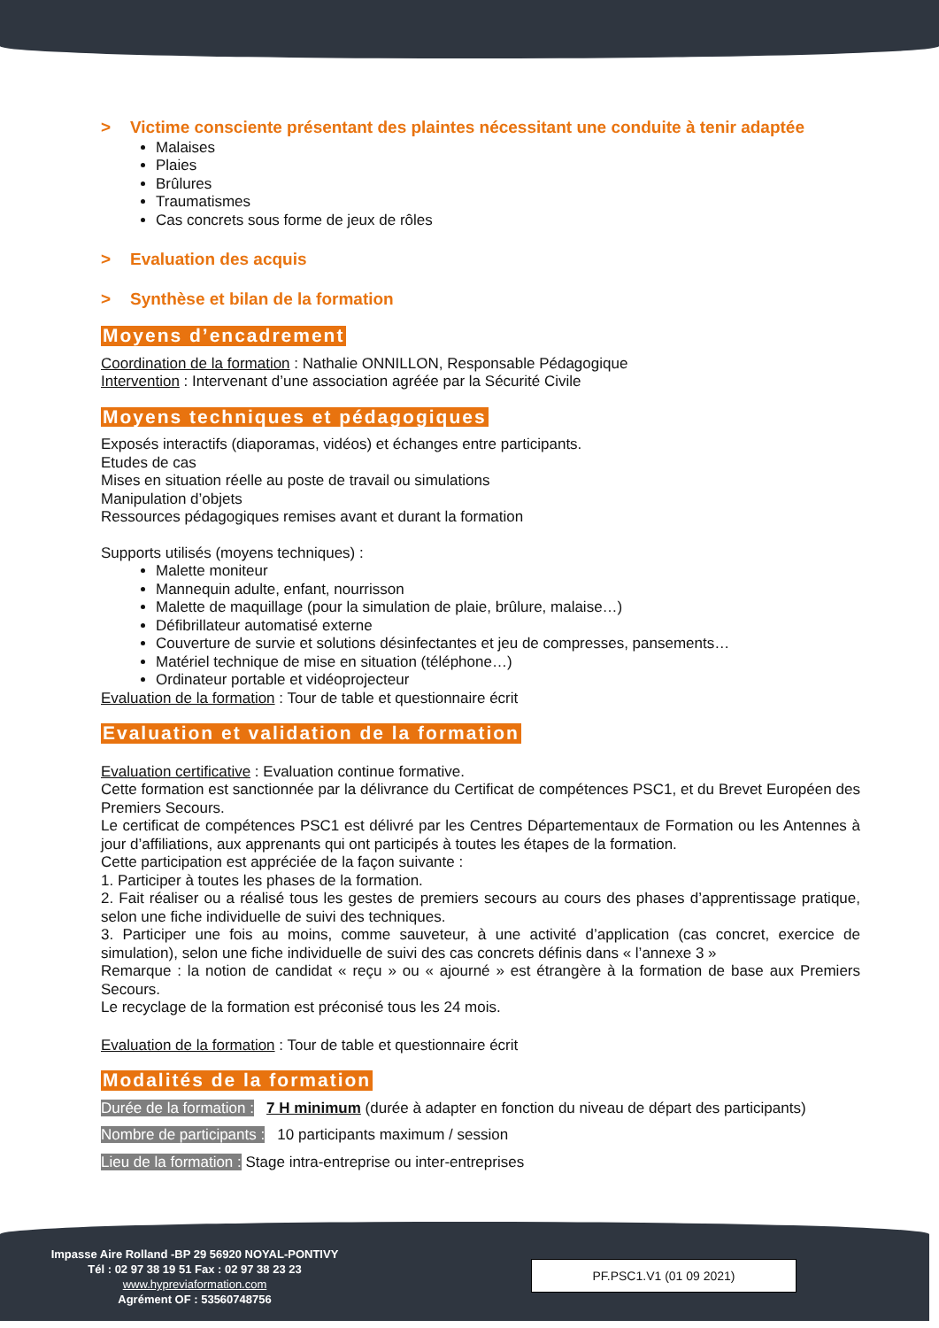> Victime consciente présentant des plaintes nécessitant une conduite à tenir adaptée
Malaises
Plaies
Brûlures
Traumatismes
Cas concrets sous forme de jeux de rôles
> Evaluation des acquis
> Synthèse et bilan de la formation
Moyens d’encadrement
Coordination de la formation : Nathalie ONNILLON, Responsable Pédagogique
Intervention : Intervenant d’une association agréée par la Sécurité Civile
Moyens techniques et pédagogiques
Exposés interactifs (diaporamas, vidéos) et échanges entre participants.
Etudes de cas
Mises en situation réelle au poste de travail ou simulations
Manipulation d’objets
Ressources pédagogiques remises avant et durant la formation
Supports utilisés (moyens techniques) :
Malette moniteur
Mannequin adulte, enfant, nourrisson
Malette de maquillage (pour la simulation de plaie, brûlure, malaise…)
Défibrillateur automatisé externe
Couverture de survie et solutions désinfectantes et jeu de compresses, pansements…
Matériel technique de mise en situation (téléphone…)
Ordinateur portable et vidéoprojecteur
Evaluation de la formation : Tour de table et questionnaire écrit
Evaluation et validation de la formation
Evaluation certificative : Evaluation continue formative.
Cette formation est sanctionnée par la délivrance du Certificat de compétences PSC1, et du Brevet Européen des Premiers Secours.
Le certificat de compétences PSC1 est délivré par les Centres Départementaux de Formation ou les Antennes à jour d’affiliations, aux apprenants qui ont participés à toutes les étapes de la formation.
Cette participation est appréciée de la façon suivante :
1. Participer à toutes les phases de la formation.
2. Fait réaliser ou a réalisé tous les gestes de premiers secours au cours des phases d’apprentissage pratique, selon une fiche individuelle de suivi des techniques.
3. Participer une fois au moins, comme sauveteur, à une activité d’application (cas concret, exercice de simulation), selon une fiche individuelle de suivi des cas concrets définis dans « l’annexe 3 »
Remarque : la notion de candidat « reçu » ou « ajourné » est étrangère à la formation de base aux Premiers Secours.
Le recyclage de la formation est préconisé tous les 24 mois.
Evaluation de la formation : Tour de table et questionnaire écrit
Modalités de la formation
Durée de la formation : 7 H minimum (durée à adapter en fonction du niveau de départ des participants)
Nombre de participants : 10 participants maximum / session
Lieu de la formation : Stage intra-entreprise ou inter-entreprises
Impasse Aire Rolland -BP 29 56920 NOYAL-PONTIVY
Tél : 02 97 38 19 51 Fax : 02 97 38 23 23
www.hypreviaformation.com
Agrément OF : 53560748756
PF.PSC1.V1 (01 09 2021)